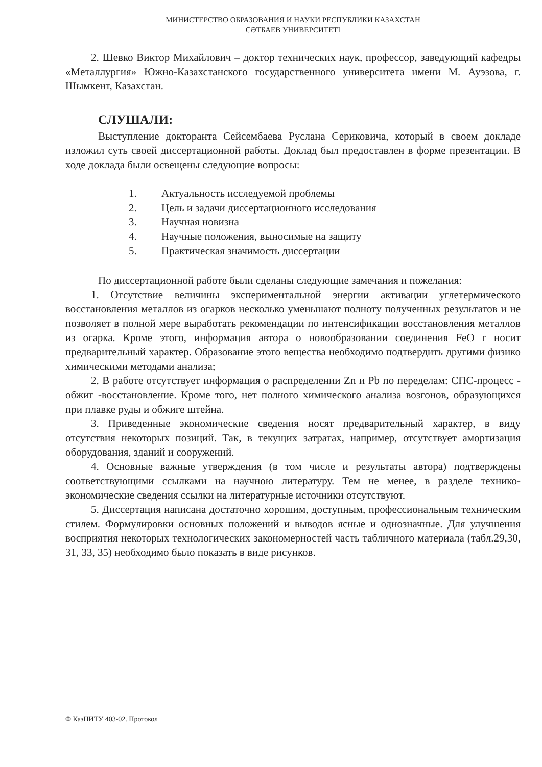МИНИСТЕРСТВО ОБРАЗОВАНИЯ И НАУКИ РЕСПУБЛИКИ КАЗАХСТАН
СӘТБАЕВ УНИВЕРСИТЕТІ
2. Шевко Виктор Михайлович – доктор технических наук, профессор, заведующий кафедры «Металлургия» Южно-Казахстанского государственного университета имени М. Ауэзова, г. Шымкент, Казахстан.
СЛУШАЛИ:
Выступление докторанта Сейсембаева Руслана Сериковича, который в своем докладе изложил суть своей диссертационной работы. Доклад был предоставлен в форме презентации. В ходе доклада были освещены следующие вопросы:
1. Актуальность исследуемой проблемы
2. Цель и задачи диссертационного исследования
3. Научная новизна
4. Научные положения, выносимые на защиту
5. Практическая значимость диссертации
По диссертационной работе были сделаны следующие замечания и пожелания:
1. Отсутствие величины экспериментальной энергии активации углетермического восстановления металлов из огарков несколько уменьшают полноту полученных результатов и не позволяет в полной мере выработать рекомендации по интенсификации восстановления металлов из огарка. Кроме этого, информация автора о новообразовании соединения FeO г носит предварительный характер. Образование этого вещества необходимо подтвердить другими физико химическими методами анализа;
2. В работе отсутствует информация о распределении Zn и Pb по переделам: СПС-процесс - обжиг -восстановление. Кроме того, нет полного химического анализа возгонов, образующихся при плавке руды и обжиге штейна.
3. Приведенные экономические сведения носят предварительный характер, в виду отсутствия некоторых позиций. Так, в текущих затратах, например, отсутствует амортизация оборудования, зданий и сооружений.
4. Основные важные утверждения (в том числе и результаты автора) подтверждены соответствующими ссылками на научною литературу. Тем не менее, в разделе технико-экономические сведения ссылки на литературные источники отсутствуют.
5. Диссертация написана достаточно хорошим, доступным, профессиональным техническим стилем. Формулировки основных положений и выводов ясные и однозначные. Для улучшения восприятия некоторых технологических закономерностей часть табличного материала (табл.29,30, 31, 33, 35) необходимо было показать в виде рисунков.
Ф КазНИТУ 403-02. Протокол